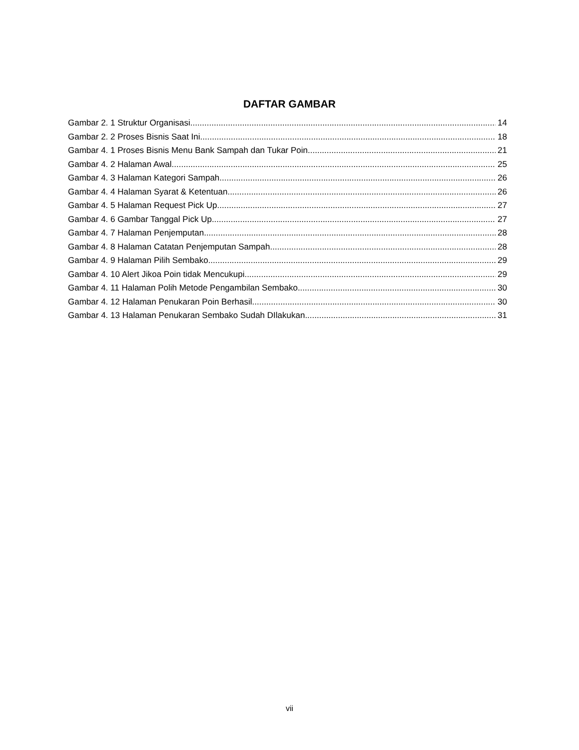DAFTAR GAMBAR
Gambar 2. 1 Struktur Organisasi 14
Gambar 2. 2 Proses Bisnis Saat Ini 18
Gambar 4. 1 Proses Bisnis Menu Bank Sampah dan Tukar Poin 21
Gambar 4. 2 Halaman Awal 25
Gambar 4. 3 Halaman Kategori Sampah 26
Gambar 4. 4 Halaman Syarat & Ketentuan 26
Gambar 4. 5 Halaman Request Pick Up 27
Gambar 4. 6 Gambar Tanggal Pick Up 27
Gambar 4. 7 Halaman Penjemputan 28
Gambar 4. 8 Halaman Catatan Penjemputan Sampah 28
Gambar 4. 9 Halaman Pilih Sembako 29
Gambar 4. 10 Alert Jikoa Poin tidak Mencukupi 29
Gambar 4. 11 Halaman Polih Metode Pengambilan Sembako 30
Gambar 4. 12 Halaman Penukaran Poin Berhasil 30
Gambar 4. 13 Halaman Penukaran Sembako Sudah DIlakukan 31
vii